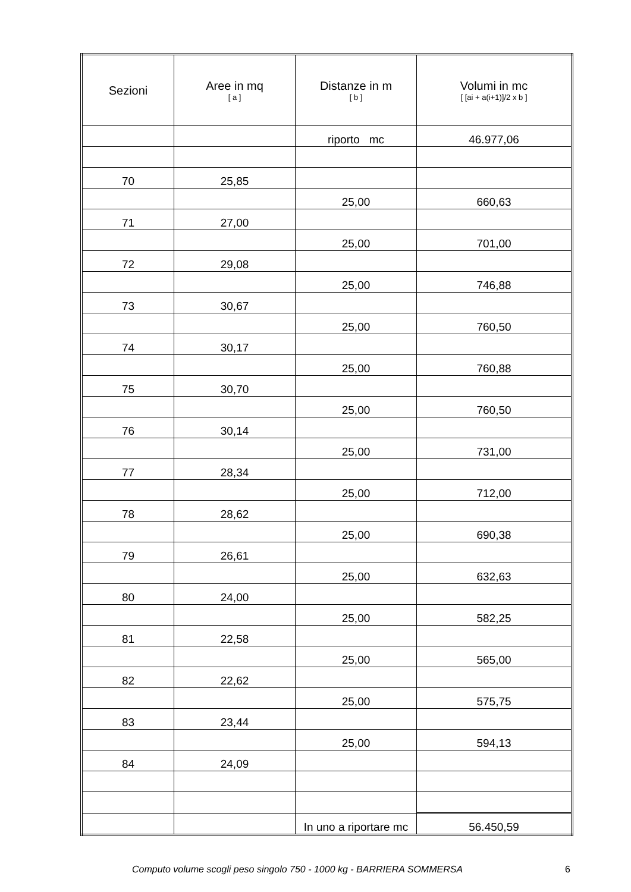| Sezioni | Aree in mq [ a ] | Distanze in m [ b ] | Volumi in mc [ [ai + a(i+1)]/2 x b ] |
| --- | --- | --- | --- |
| | | riporto mc | 46.977,06 |
| 70 | 25,85 | | |
| | | 25,00 | 660,63 |
| 71 | 27,00 | | |
| | | 25,00 | 701,00 |
| 72 | 29,08 | | |
| | | 25,00 | 746,88 |
| 73 | 30,67 | | |
| | | 25,00 | 760,50 |
| 74 | 30,17 | | |
| | | 25,00 | 760,88 |
| 75 | 30,70 | | |
| | | 25,00 | 760,50 |
| 76 | 30,14 | | |
| | | 25,00 | 731,00 |
| 77 | 28,34 | | |
| | | 25,00 | 712,00 |
| 78 | 28,62 | | |
| | | 25,00 | 690,38 |
| 79 | 26,61 | | |
| | | 25,00 | 632,63 |
| 80 | 24,00 | | |
| | | 25,00 | 582,25 |
| 81 | 22,58 | | |
| | | 25,00 | 565,00 |
| 82 | 22,62 | | |
| | | 25,00 | 575,75 |
| 83 | 23,44 | | |
| | | 25,00 | 594,13 |
| 84 | 24,09 | | |
| | | In uno a riportare mc | 56.450,59 |
Computo volume scogli peso singolo 750 - 1000 kg - BARRIERA SOMMERSA 6